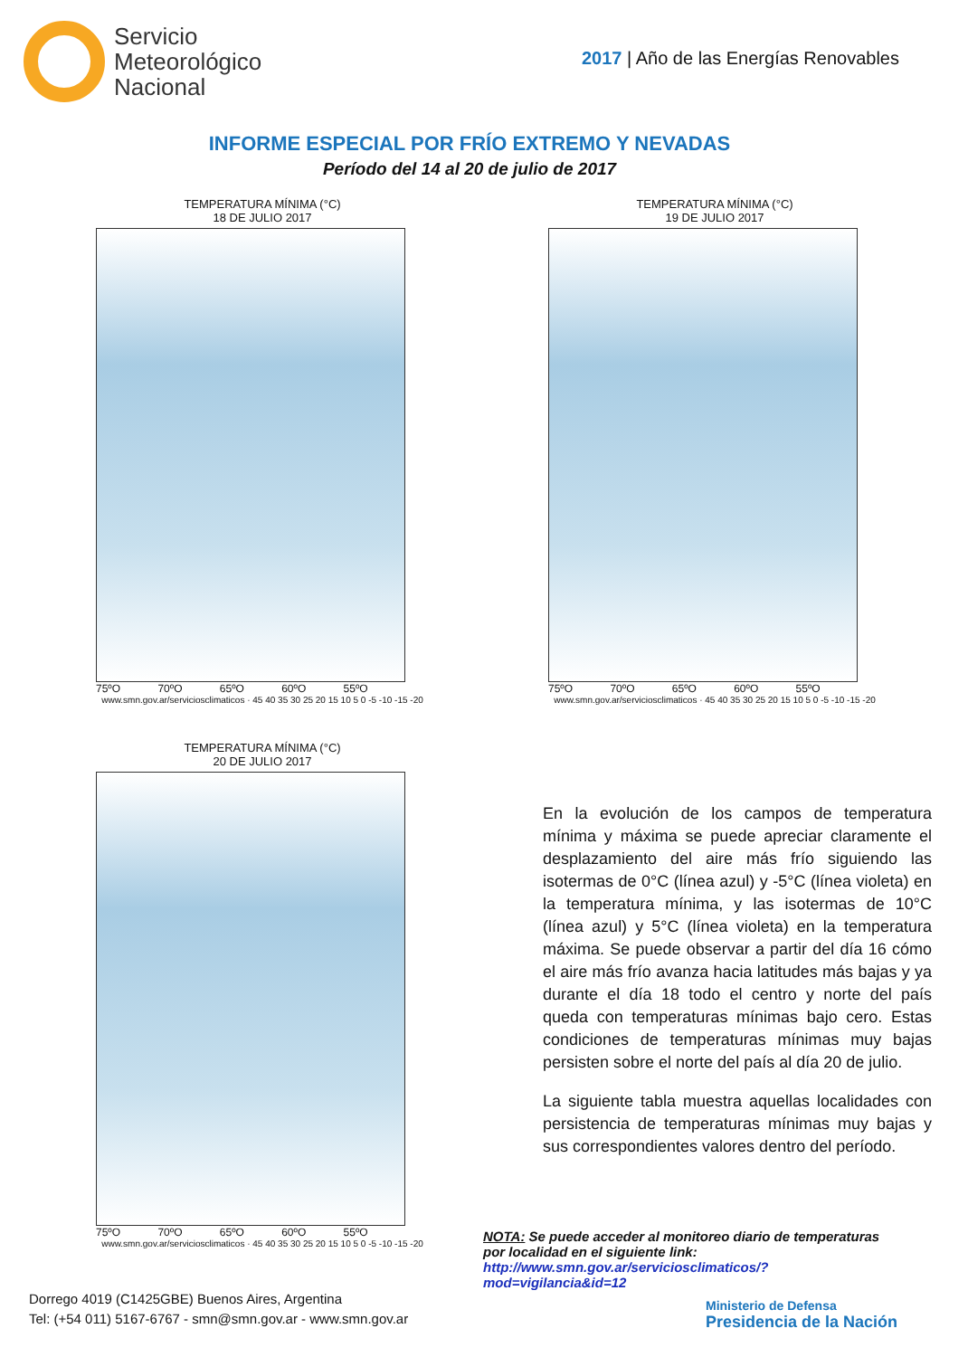Servicio
Meteorológico
Nacional
2017 | Año de las Energías Renovables
INFORME ESPECIAL POR FRÍO EXTREMO Y NEVADAS
Período del 14 al 20 de julio de 2017
TEMPERATURA MÍNIMA (°C)
18 DE JULIO 2017
75ºO 70ºO 65ºO 60ºO 55ºO
www.smn.gov.ar/serviciosclimaticos · 45 40 35 30 25 20 15 10 5 0 -5 -10 -15 -20
TEMPERATURA MÍNIMA (°C)
19 DE JULIO 2017
75ºO 70ºO 65ºO 60ºO 55ºO
www.smn.gov.ar/serviciosclimaticos · 45 40 35 30 25 20 15 10 5 0 -5 -10 -15 -20
TEMPERATURA MÍNIMA (°C)
20 DE JULIO 2017
75ºO 70ºO 65ºO 60ºO 55ºO
www.smn.gov.ar/serviciosclimaticos · 45 40 35 30 25 20 15 10 5 0 -5 -10 -15 -20
En la evolución de los campos de temperatura mínima y máxima se puede apreciar claramente el desplazamiento del aire más frío siguiendo las isotermas de 0°C (línea azul) y -5°C (línea violeta) en la temperatura mínima, y las isotermas de 10°C (línea azul) y 5°C (línea violeta) en la temperatura máxima. Se puede observar a partir del día 16 cómo el aire más frío avanza hacia latitudes más bajas y ya durante el día 18 todo el centro y norte del país queda con temperaturas mínimas bajo cero. Estas condiciones de temperaturas mínimas muy bajas persisten sobre el norte del país al día 20 de julio.
La siguiente tabla muestra aquellas localidades con persistencia de temperaturas mínimas muy bajas y sus correspondientes valores dentro del período.
NOTA: Se puede acceder al monitoreo diario de temperaturas por localidad en el siguiente link: http://www.smn.gov.ar/serviciosclimaticos/?mod=vigilancia&id=12
Dorrego 4019 (C1425GBE) Buenos Aires, Argentina
Tel: (+54 011) 5167-6767 - smn@smn.gov.ar - www.smn.gov.ar
Ministerio de Defensa
Presidencia de la Nación